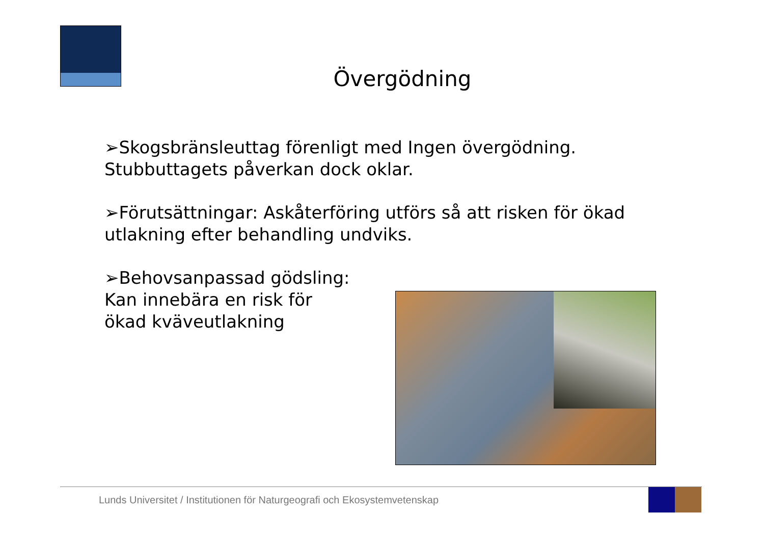Övergödning
➢Skogsbränsleuttag förenligt med Ingen övergödning. Stubbuttagets påverkan dock oklar.
➢Förutsättningar: Askåterföring utförs så att risken för ökad utlakning efter behandling undviks.
➢Behovsanpassad gödsling:
Kan innebära en risk för
ökad kväveutlakning
Lunds Universitet / Institutionen för Naturgeografi och Ekosystemvetenskap